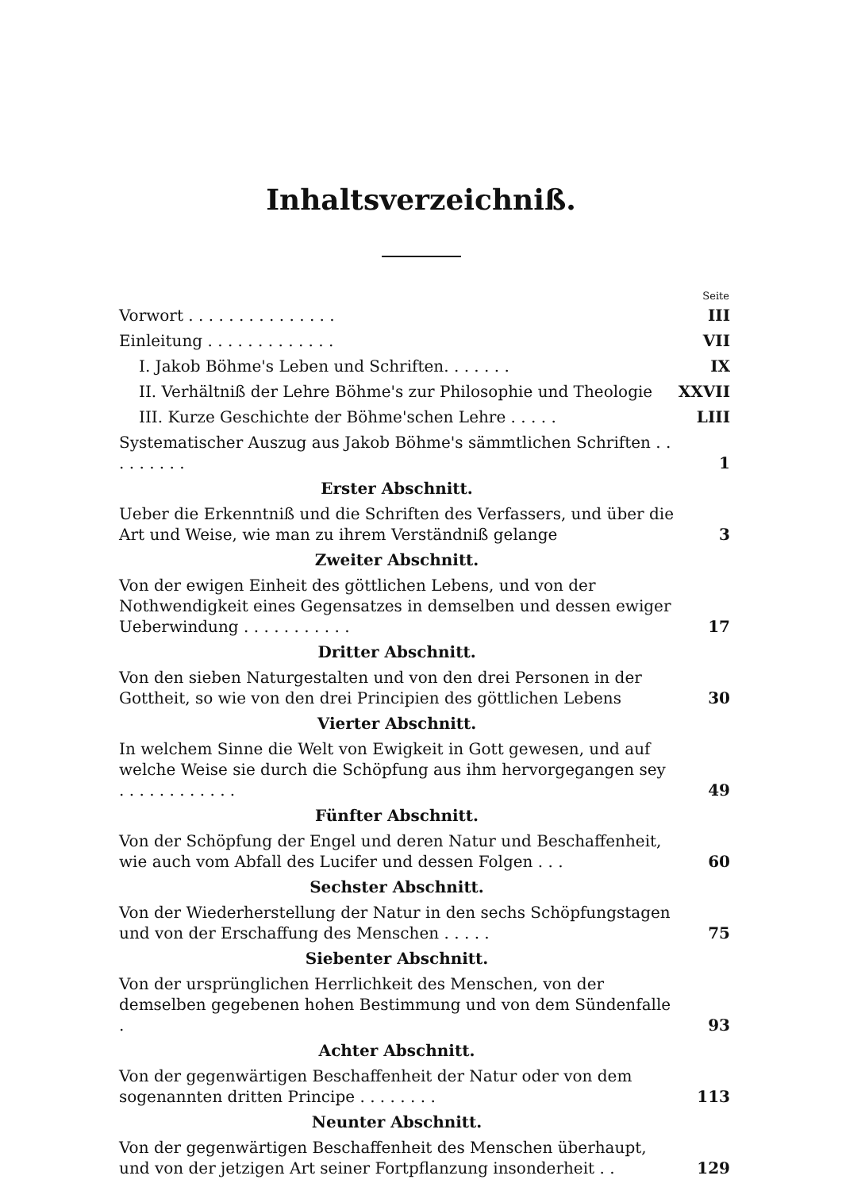Inhaltsverzeichniß.
| | Seite |
| Vorwort . . . . . . . . . . . . . . . | III |
| Einleitung . . . . . . . . . . . . . | VII |
| I. Jakob Böhme's Leben und Schriften. . . . . . . | IX |
| II. Verhältniß der Lehre Böhme's zur Philosophie und Theologie | XXVII |
| III. Kurze Geschichte der Böhme'schen Lehre . . . . . | LIII |
| Systematischer Auszug aus Jakob Böhme's sämmtlichen Schriften . . . . . . . . . | 1 |
| Erster Abschnitt. | |
| Ueber die Erkenntniß und die Schriften des Verfassers, und über die Art und Weise, wie man zu ihrem Verständniß gelange | 3 |
| Zweiter Abschnitt. | |
| Von der ewigen Einheit des göttlichen Lebens, und von der Nothwendigkeit eines Gegensatzes in demselben und dessen ewiger Ueberwindung . . . . . . . . . . . | 17 |
| Dritter Abschnitt. | |
| Von den sieben Naturgestalten und von den drei Personen in der Gottheit, so wie von den drei Principien des göttlichen Lebens | 30 |
| Vierter Abschnitt. | |
| In welchem Sinne die Welt von Ewigkeit in Gott gewesen, und auf welche Weise sie durch die Schöpfung aus ihm hervorgegangen sey . . . . . . . . . . . . | 49 |
| Fünfter Abschnitt. | |
| Von der Schöpfung der Engel und deren Natur und Beschaffenheit, wie auch vom Abfall des Lucifer und dessen Folgen . . . | 60 |
| Sechster Abschnitt. | |
| Von der Wiederherstellung der Natur in den sechs Schöpfungstagen und von der Erschaffung des Menschen . . . . . | 75 |
| Siebenter Abschnitt. | |
| Von der ursprünglichen Herrlichkeit des Menschen, von der demselben gegebenen hohen Bestimmung und von dem Sündenfalle . | 93 |
| Achter Abschnitt. | |
| Von der gegenwärtigen Beschaffenheit der Natur oder von dem sogenannten dritten Principe . . . . . . . . | 113 |
| Neunter Abschnitt. | |
| Von der gegenwärtigen Beschaffenheit des Menschen überhaupt, und von der jetzigen Art seiner Fortpflanzung insonderheit . . | 129 |